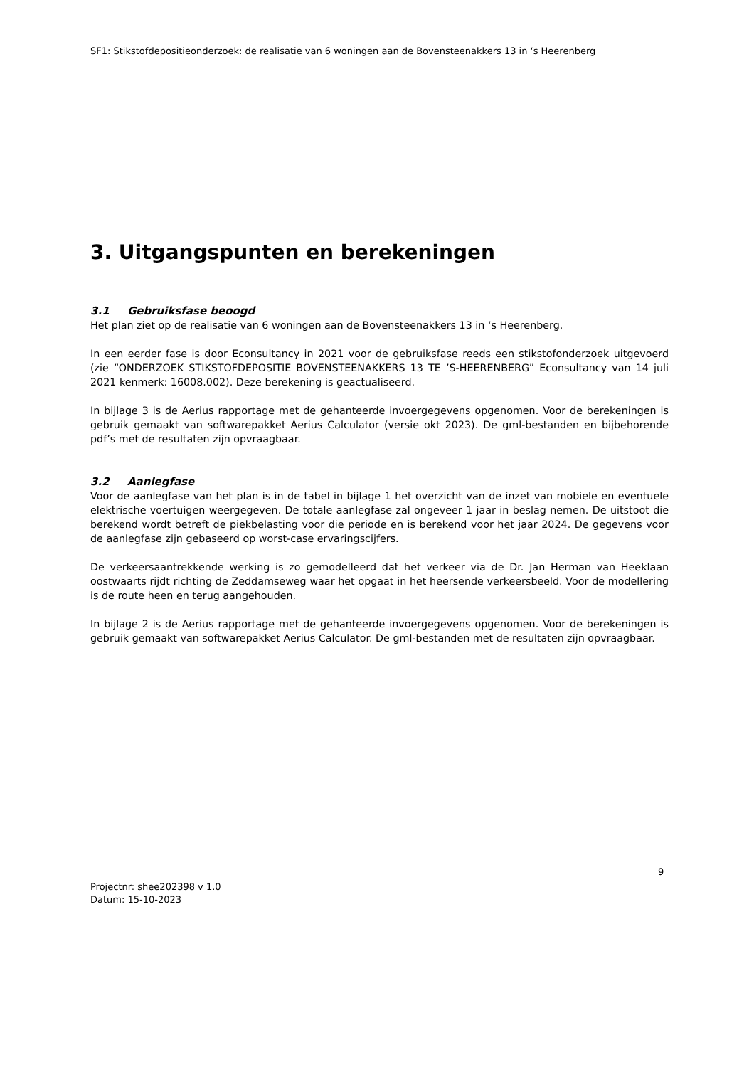SF1: Stikstofdepositieonderzoek: de realisatie van 6 woningen aan de Bovensteenakkers 13 in ‘s Heerenberg
3. Uitgangspunten en berekeningen
3.1 Gebruiksfase beoogd
Het plan ziet op de realisatie van 6 woningen aan de Bovensteenakkers 13 in ‘s Heerenberg.
In een eerder fase is door Econsultancy in 2021 voor de gebruiksfase reeds een stikstofonderzoek uitgevoerd (zie “ONDERZOEK STIKSTOFDEPOSITIE BOVENSTEENAKKERS 13 TE ’S-HEERENBERG” Econsultancy van 14 juli 2021 kenmerk: 16008.002). Deze berekening is geactualiseerd.
In bijlage 3 is de Aerius rapportage met de gehanteerde invoergegevens opgenomen. Voor de berekeningen is gebruik gemaakt van softwarepakket Aerius Calculator (versie okt 2023). De gml-bestanden en bijbehorende pdf’s met de resultaten zijn opvraagbaar.
3.2 Aanlegfase
Voor de aanlegfase van het plan is in de tabel in bijlage 1 het overzicht van de inzet van mobiele en eventuele elektrische voertuigen weergegeven. De totale aanlegfase zal ongeveer 1 jaar in beslag nemen. De uitstoot die berekend wordt betreft de piekbelasting voor die periode en is berekend voor het jaar 2024. De gegevens voor de aanlegfase zijn gebaseerd op worst-case ervaringscijfers.
De verkeersaantrekkende werking is zo gemodelleerd dat het verkeer via de Dr. Jan Herman van Heeklaan oostwaarts rijdt richting de Zeddamseweg waar het opgaat in het heersende verkeersbeeld. Voor de modellering is de route heen en terug aangehouden.
In bijlage 2 is de Aerius rapportage met de gehanteerde invoergegevens opgenomen. Voor de berekeningen is gebruik gemaakt van softwarepakket Aerius Calculator. De gml-bestanden met de resultaten zijn opvraagbaar.
9
Projectnr: shee202398 v 1.0
Datum: 15-10-2023